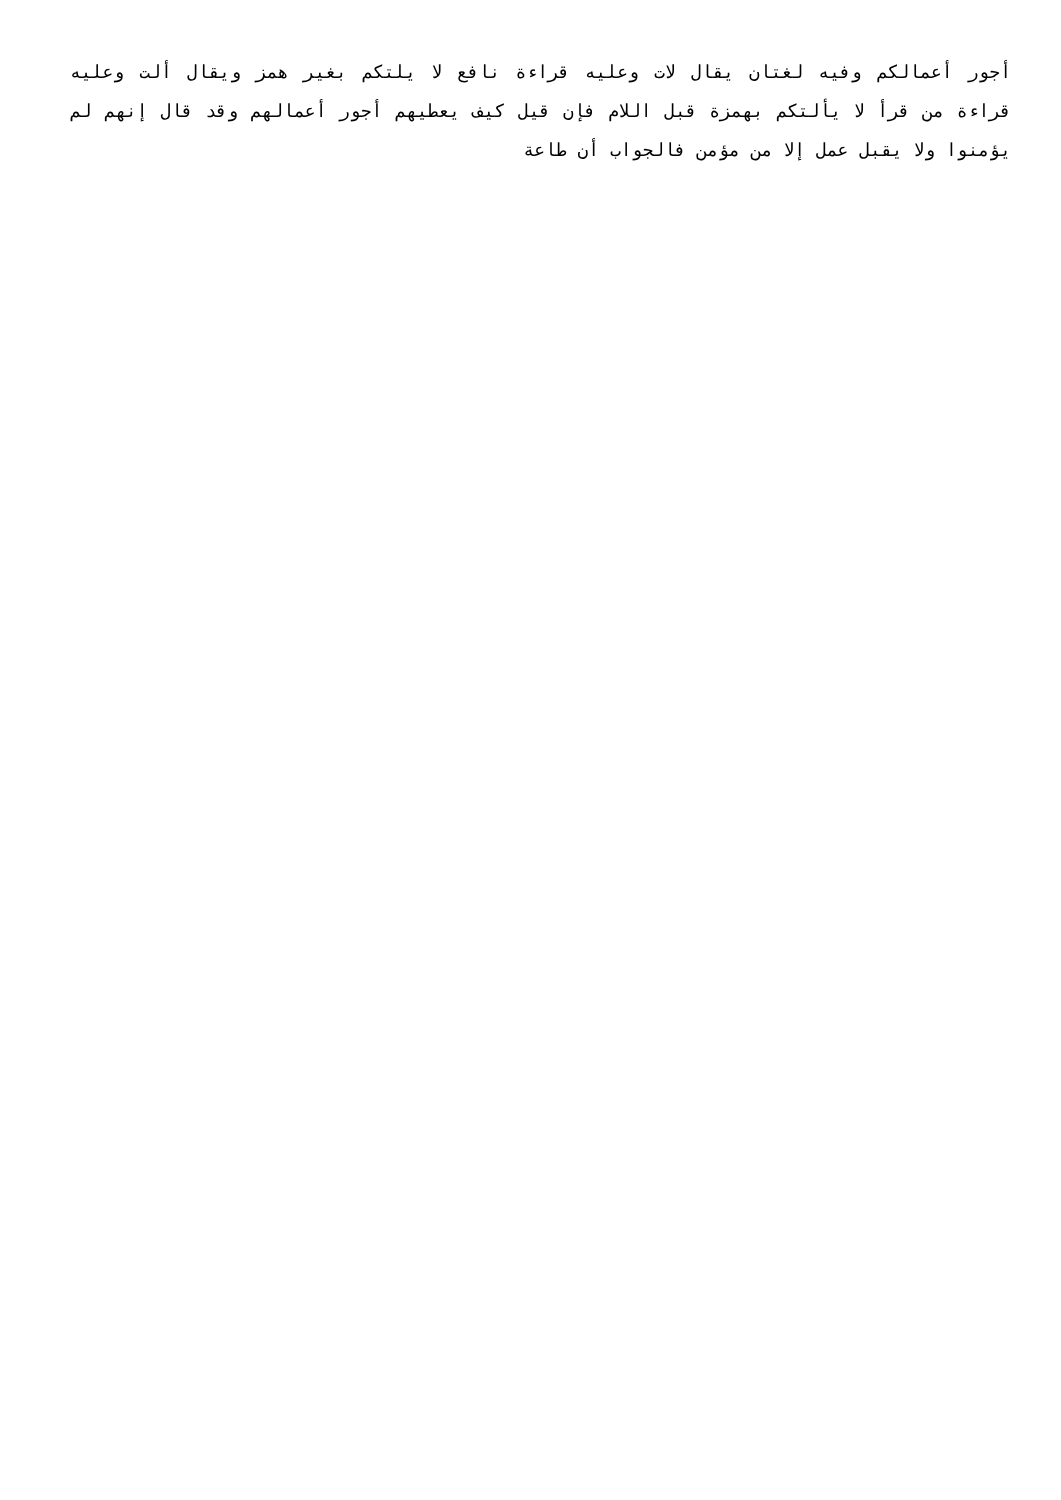أجور أعمالكم وفيه لغتان يقال لات وعليه قراءة نافع لا يلتكم بغير همز ويقال ألت وعليه قراءة من قرأ لا يألتكم بهمزة قبل اللام فإن قيل كيف يعطيهم أجور أعمالهم وقد قال إنهم لم يؤمنوا ولا يقبل عمل إلا من مؤمن فالجواب أن طاعة